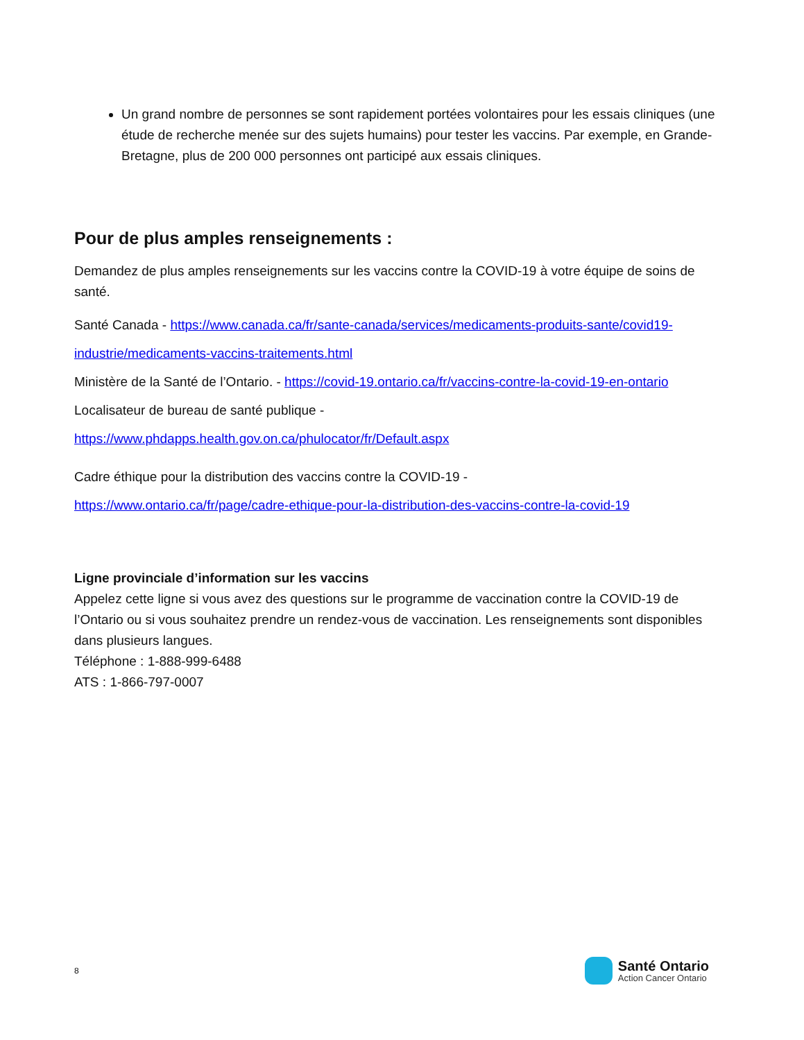Un grand nombre de personnes se sont rapidement portées volontaires pour les essais cliniques (une étude de recherche menée sur des sujets humains) pour tester les vaccins. Par exemple, en Grande-Bretagne, plus de 200 000 personnes ont participé aux essais cliniques.
Pour de plus amples renseignements :
Demandez de plus amples renseignements sur les vaccins contre la COVID-19 à votre équipe de soins de santé.
Santé Canada - https://www.canada.ca/fr/sante-canada/services/medicaments-produits-sante/covid19-industrie/medicaments-vaccins-traitements.html
Ministère de la Santé de l’Ontario. - https://covid-19.ontario.ca/fr/vaccins-contre-la-covid-19-en-ontario
Localisateur de bureau de santé publique -
https://www.phdapps.health.gov.on.ca/phulocator/fr/Default.aspx
Cadre éthique pour la distribution des vaccins contre la COVID-19 -
https://www.ontario.ca/fr/page/cadre-ethique-pour-la-distribution-des-vaccins-contre-la-covid-19
Ligne provinciale d’information sur les vaccins
Appelez cette ligne si vous avez des questions sur le programme de vaccination contre la COVID-19 de l’Ontario ou si vous souhaitez prendre un rendez-vous de vaccination. Les renseignements sont disponibles dans plusieurs langues.
Téléphone : 1-888-999-6488
ATS : 1-866-797-0007
8
Santé Ontario
Action Cancer Ontario